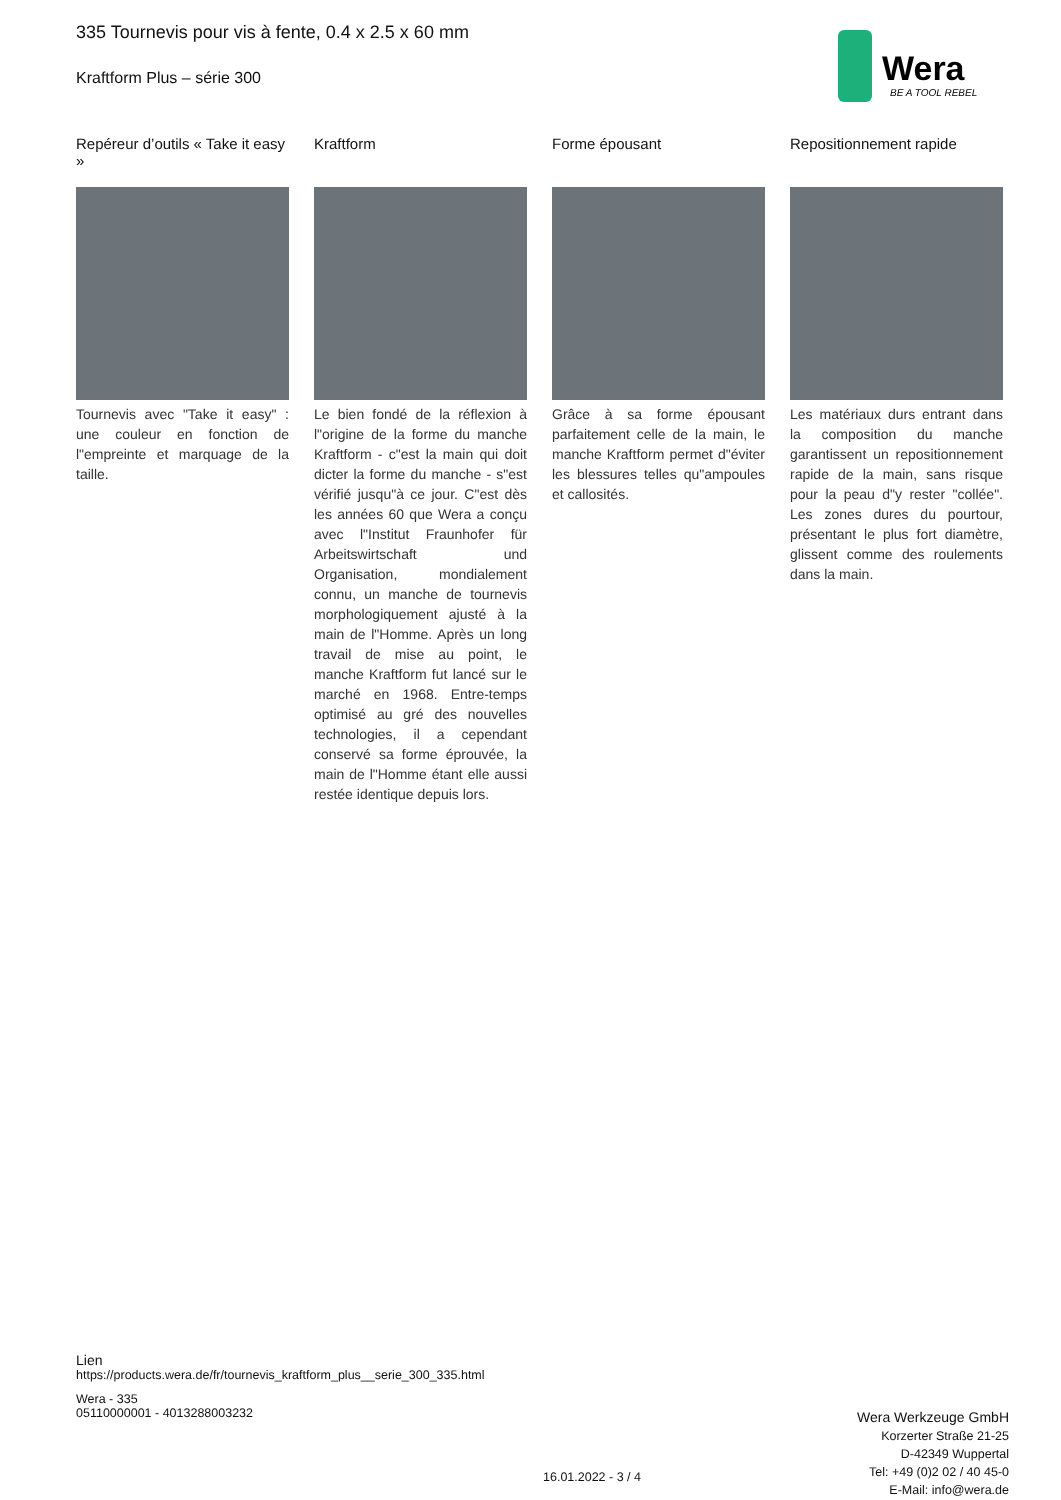335 Tournevis pour vis à fente, 0.4 x 2.5 x 60 mm
Kraftform Plus – série 300
Wera
BE A TOOL REBEL
Repéreur d’outils « Take it easy »
Tournevis avec "Take it easy" : une couleur en fonction de l"empreinte et marquage de la taille.
Kraftform
Le bien fondé de la réflexion à l"origine de la forme du manche Kraftform - c"est la main qui doit dicter la forme du manche - s"est vérifié jusqu"à ce jour. C"est dès les années 60 que Wera a conçu avec l"Institut Fraunhofer für Arbeitswirtschaft und Organisation, mondialement connu, un manche de tournevis morphologiquement ajusté à la main de l"Homme. Après un long travail de mise au point, le manche Kraftform fut lancé sur le marché en 1968. Entre-temps optimisé au gré des nouvelles technologies, il a cependant conservé sa forme éprouvée, la main de l"Homme étant elle aussi restée identique depuis lors.
Forme épousant
Grâce à sa forme épousant parfaitement celle de la main, le manche Kraftform permet d"éviter les blessures telles qu"ampoules et callosités.
Repositionnement rapide
Les matériaux durs entrant dans la composition du manche garantissent un repositionnement rapide de la main, sans risque pour la peau d"y rester "collée". Les zones dures du pourtour, présentant le plus fort diamètre, glissent comme des roulements dans la main.
Lien
https://products.wera.de/fr/tournevis_kraftform_plus__serie_300_335.html
Wera - 335
05110000001 - 4013288003232
16.01.2022 - 3 / 4
Wera Werkzeuge GmbH
Korzerter Straße 21-25
D-42349 Wuppertal
Tel: +49 (0)2 02 / 40 45-0
E-Mail: info@wera.de